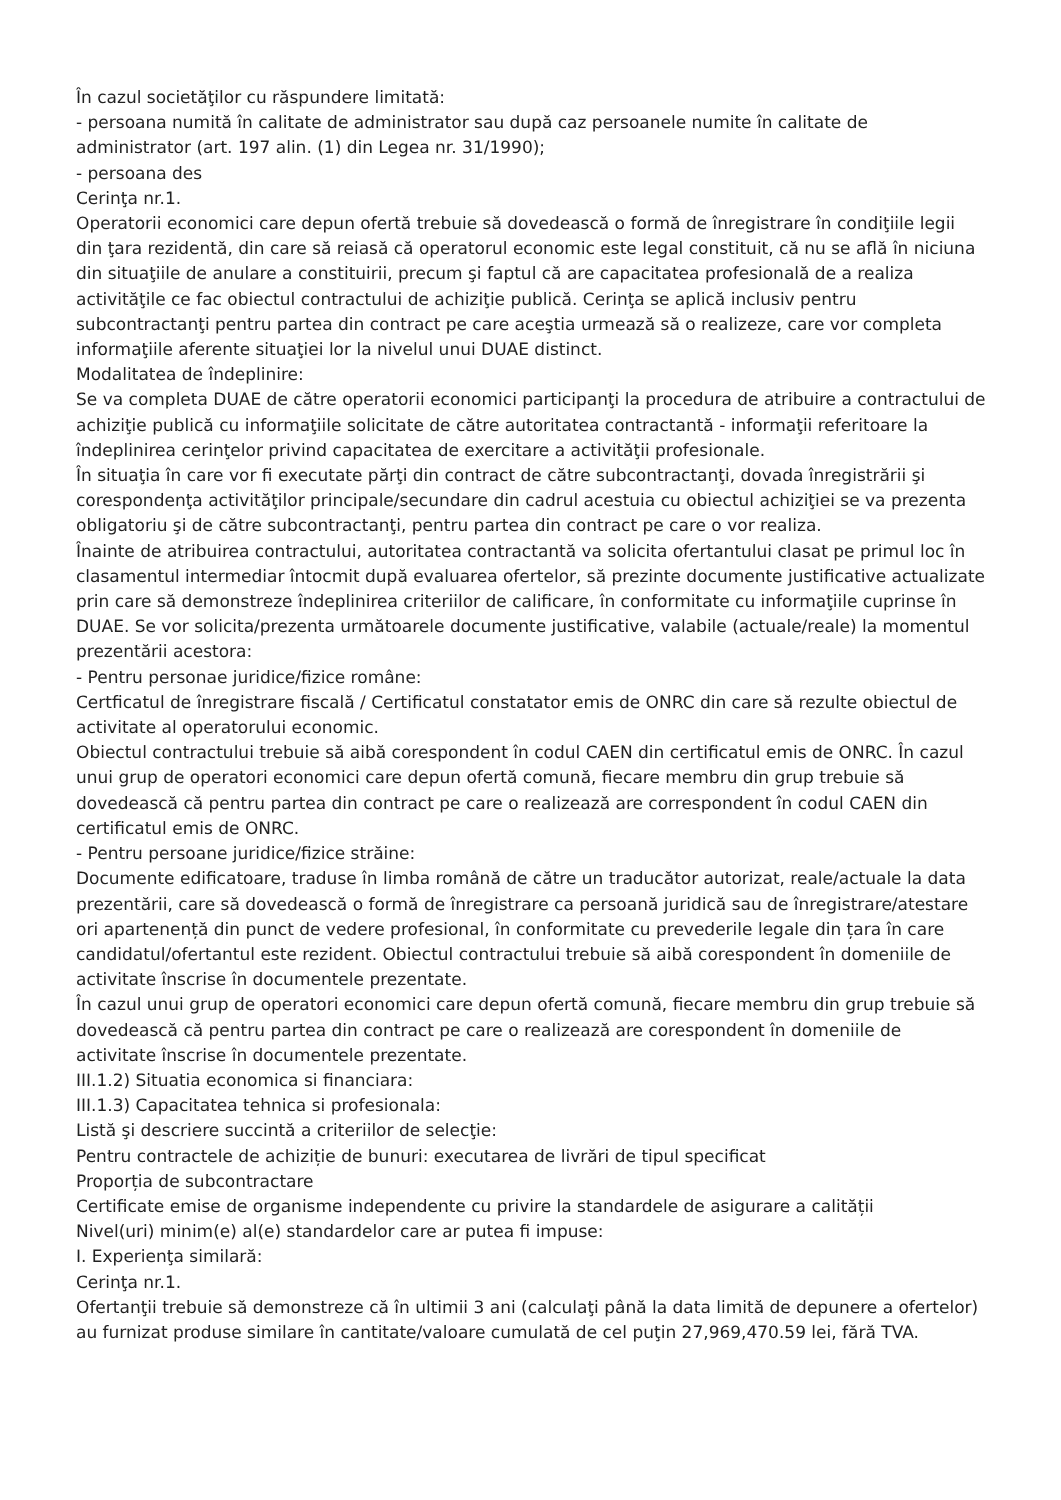În cazul societăţilor cu răspundere limitată:
- persoana numită în calitate de administrator sau după caz persoanele numite în calitate de administrator (art. 197 alin. (1) din Legea nr. 31/1990);
- persoana des
Cerinţa nr.1.
Operatorii economici care depun ofertă trebuie să dovedească o formă de înregistrare în condiţiile legii din ţara rezidentă, din care să reiasă că operatorul economic este legal constituit, că nu se află în niciuna din situaţiile de anulare a constituirii, precum şi faptul că are capacitatea profesională de a realiza activităţile ce fac obiectul contractului de achiziţie publică. Cerinţa se aplică inclusiv pentru subcontractanţi pentru partea din contract pe care aceştia urmează să o realizeze, care vor completa informaţiile aferente situaţiei lor la nivelul unui DUAE distinct.
Modalitatea de îndeplinire:
Se va completa DUAE de către operatorii economici participanţi la procedura de atribuire a contractului de achiziţie publică cu informaţiile solicitate de către autoritatea contractantă - informaţii referitoare la îndeplinirea cerinţelor privind capacitatea de exercitare a activităţii profesionale.
În situaţia în care vor fi executate părţi din contract de către subcontractanţi, dovada înregistrării şi corespondenţa activităţilor principale/secundare din cadrul acestuia cu obiectul achiziţiei se va prezenta obligatoriu şi de către subcontractanţi, pentru partea din contract pe care o vor realiza.
Înainte de atribuirea contractului, autoritatea contractantă va solicita ofertantului clasat pe primul loc în clasamentul intermediar întocmit după evaluarea ofertelor, să prezinte documente justificative actualizate prin care să demonstreze îndeplinirea criteriilor de calificare, în conformitate cu informaţiile cuprinse în DUAE. Se vor solicita/prezenta următoarele documente justificative, valabile (actuale/reale) la momentul prezentării acestora:
- Pentru personae juridice/fizice române:
Certficatul de înregistrare fiscală / Certificatul constatator emis de ONRC din care să rezulte obiectul de activitate al operatorului economic.
Obiectul contractului trebuie să aibă corespondent în codul CAEN din certificatul emis de ONRC. În cazul unui grup de operatori economici care depun ofertă comună, fiecare membru din grup trebuie să dovedească că pentru partea din contract pe care o realizează are correspondent în codul CAEN din certificatul emis de ONRC.
- Pentru persoane juridice/fizice străine:
Documente edificatoare, traduse în limba română de către un traducător autorizat, reale/actuale la data prezentării, care să dovedească o formă de înregistrare ca persoană juridică sau de înregistrare/atestare ori apartenență din punct de vedere profesional, în conformitate cu prevederile legale din țara în care candidatul/ofertantul este rezident. Obiectul contractului trebuie să aibă corespondent în domeniile de activitate înscrise în documentele prezentate.
În cazul unui grup de operatori economici care depun ofertă comună, fiecare membru din grup trebuie să dovedească că pentru partea din contract pe care o realizează are corespondent în domeniile de activitate înscrise în documentele prezentate.
III.1.2) Situatia economica si financiara:
III.1.3) Capacitatea tehnica si profesionala:
Listă şi descriere succintă a criteriilor de selecţie:
Pentru contractele de achiziție de bunuri: executarea de livrări de tipul specificat
Proporția de subcontractare
Certificate emise de organisme independente cu privire la standardele de asigurare a calității
Nivel(uri) minim(e) al(e) standardelor care ar putea fi impuse:
I. Experienţa similară:
Cerinţa nr.1.
Ofertanţii trebuie să demonstreze că în ultimii 3 ani (calculaţi până la data limită de depunere a ofertelor) au furnizat produse similare în cantitate/valoare cumulată de cel puţin 27,969,470.59 lei, fără TVA.